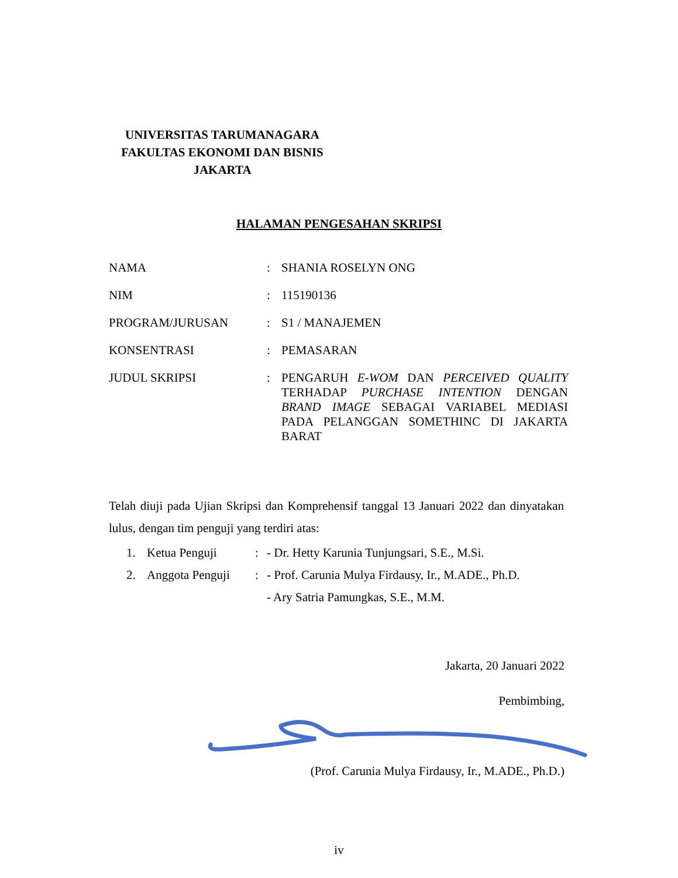UNIVERSITAS TARUMANAGARA
FAKULTAS EKONOMI DAN BISNIS
JAKARTA
HALAMAN PENGESAHAN SKRIPSI
| NAMA | : | SHANIA ROSELYN ONG |
| NIM | : | 115190136 |
| PROGRAM/JURUSAN | : | S1 / MANAJEMEN |
| KONSENTRASI | : | PEMASARAN |
| JUDUL SKRIPSI | : | PENGARUH E-WOM DAN PERCEIVED QUALITY TERHADAP PURCHASE INTENTION DENGAN BRAND IMAGE SEBAGAI VARIABEL MEDIASI PADA PELANGGAN SOMETHINC DI JAKARTA BARAT |
Telah diuji pada Ujian Skripsi dan Komprehensif tanggal 13 Januari 2022 dan dinyatakan lulus, dengan tim penguji yang terdiri atas:
| | 1. | Ketua Penguji | : | - Dr. Hetty Karunia Tunjungsari, S.E., M.Si. |
| | 2. | Anggota Penguji | : | - Prof. Carunia Mulya Firdausy, Ir., M.ADE., Ph.D. |
| | | | | - Ary Satria Pamungkas, S.E., M.M. |
Jakarta, 20 Januari 2022
Pembimbing,
(Prof. Carunia Mulya Firdausy, Ir., M.ADE., Ph.D.)
iv